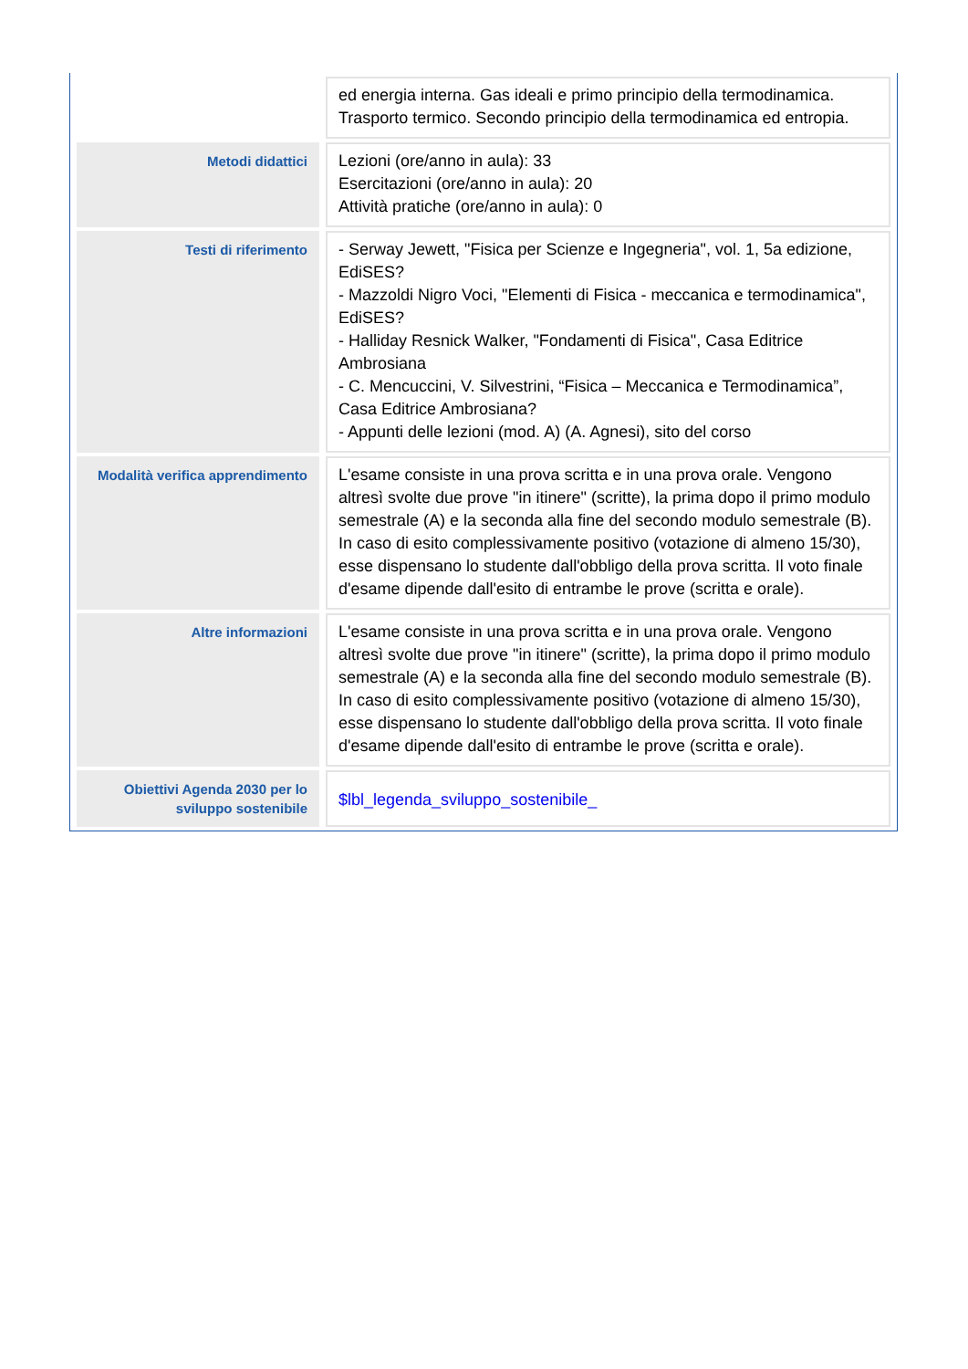| | ed energia interna. Gas ideali e primo principio della termodinamica. Trasporto termico. Secondo principio della termodinamica ed entropia. |
| Metodi didattici | Lezioni (ore/anno in aula): 33 Esercitazioni (ore/anno in aula): 20 Attività pratiche (ore/anno in aula): 0 |
| Testi di riferimento | - Serway Jewett, "Fisica per Scienze e Ingegneria", vol. 1, 5a edizione, EdiSES? - Mazzoldi Nigro Voci, "Elementi di Fisica - meccanica e termodinamica", EdiSES? - Halliday Resnick Walker, "Fondamenti di Fisica", Casa Editrice Ambrosiana - C. Mencuccini, V. Silvestrini, “Fisica – Meccanica e Termodinamica”, Casa Editrice Ambrosiana? - Appunti delle lezioni (mod. A) (A. Agnesi), sito del corso |
| Modalità verifica apprendimento | L'esame consiste in una prova scritta e in una prova orale. Vengono altresì svolte due prove "in itinere" (scritte), la prima dopo il primo modulo semestrale (A) e la seconda alla fine del secondo modulo semestrale (B). In caso di esito complessivamente positivo (votazione di almeno 15/30), esse dispensano lo studente dall'obbligo della prova scritta. Il voto finale d'esame dipende dall'esito di entrambe le prove (scritta e orale). |
| Altre informazioni | L'esame consiste in una prova scritta e in una prova orale. Vengono altresì svolte due prove "in itinere" (scritte), la prima dopo il primo modulo semestrale (A) e la seconda alla fine del secondo modulo semestrale (B). In caso di esito complessivamente positivo (votazione di almeno 15/30), esse dispensano lo studente dall'obbligo della prova scritta. Il voto finale d'esame dipende dall'esito di entrambe le prove (scritta e orale). |
| Obiettivi Agenda 2030 per lo sviluppo sostenibile | $lbl_legenda_sviluppo_sostenibile_ |